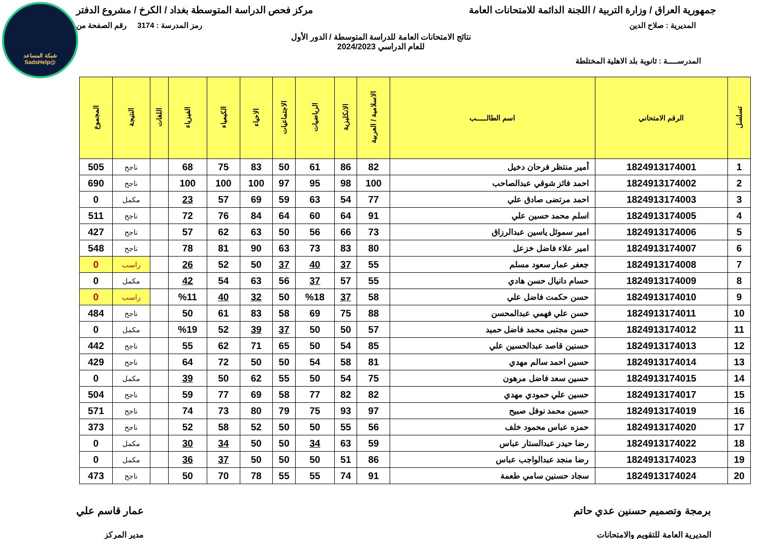شبكة المساعد
@SadsHelp
جمهورية العراق / وزارة التربية / اللجنة الدائمة للامتحانات العامة
مركز فحص الدراسة المتوسطة بغداد / الكرخ / مشروع الدفتر
المديرية : صلاح الدين رمز المدرسة : 3174 رقم الصفحة من
نتائج الامتحانات العامة للدراسة المتوسطة / الدور الأول
للعام الدراسي 2024/2023
المدرســـــة : ثانوية بلد الاهلية المختلطة
| تسلسل | الرقم الامتحاني | اسم الطالـــــب | الاسلامية / العربية | الانكليزية | الرياضيات | الاجتماعيات | الاحياء | الكيمياء | الفيزياء | اللغات | النتيجة | المجموع |
| --- | --- | --- | --- | --- | --- | --- | --- | --- | --- | --- | --- | --- |
| 1 | 1824913174001 | أمير منتظر فرحان دخيل | 82 | 86 | 61 | 50 | 83 | 75 | 68 | | ناجح | 505 |
| 2 | 1824913174002 | احمد فائز شوقي عبدالصاحب | 100 | 98 | 95 | 97 | 100 | 100 | 100 | | ناجح | 690 |
| 3 | 1824913174003 | احمد مرتضى صادق علي | 77 | 54 | 63 | 59 | 69 | 57 | 23 | | مكمل | 0 |
| 4 | 1824913174005 | اسلم محمد حسين علي | 91 | 64 | 60 | 64 | 84 | 76 | 72 | | ناجح | 511 |
| 5 | 1824913174006 | امير سموئل ياسين عبدالرزاق | 73 | 66 | 56 | 50 | 63 | 62 | 57 | | ناجح | 427 |
| 6 | 1824913174007 | امير علاء فاضل خزعل | 80 | 83 | 73 | 63 | 90 | 81 | 78 | | ناجح | 548 |
| 7 | 1824913174008 | جعفر عمار سعود مسلم | 55 | 37 | 40 | 37 | 50 | 52 | 26 | | راسب | 0 |
| 8 | 1824913174009 | حسام دانيال حسن هادي | 55 | 57 | 37 | 56 | 63 | 54 | 42 | | مكمل | 0 |
| 9 | 1824913174010 | حسن حكمت فاضل علي | 58 | 37 | %18 | 50 | 32 | 40 | %11 | | راسب | 0 |
| 10 | 1824913174011 | حسن علي فهمي عبدالمحسن | 88 | 75 | 69 | 58 | 83 | 61 | 50 | | ناجح | 484 |
| 11 | 1824913174012 | حسن مجتبى محمد فاضل حميد | 57 | 50 | 50 | 37 | 39 | 52 | %19 | | مكمل | 0 |
| 12 | 1824913174013 | حسنين قاصد عبدالحسين علي | 85 | 54 | 50 | 65 | 71 | 62 | 55 | | ناجح | 442 |
| 13 | 1824913174014 | حسين احمد سالم مهدي | 81 | 58 | 54 | 50 | 50 | 72 | 64 | | ناجح | 429 |
| 14 | 1824913174015 | حسين سعد فاضل مرهون | 75 | 54 | 50 | 55 | 62 | 50 | 39 | | مكمل | 0 |
| 15 | 1824913174017 | حسين علي حمودي مهدي | 82 | 82 | 77 | 58 | 69 | 77 | 59 | | ناجح | 504 |
| 16 | 1824913174019 | حسين محمد نوفل صبيح | 97 | 93 | 75 | 79 | 80 | 73 | 74 | | ناجح | 571 |
| 17 | 1824913174020 | حمزه عباس محمود خلف | 56 | 55 | 50 | 50 | 52 | 58 | 52 | | ناجح | 373 |
| 18 | 1824913174022 | رضا حيدر عبدالستار عباس | 59 | 63 | 34 | 50 | 50 | 34 | 30 | | مكمل | 0 |
| 19 | 1824913174023 | رضا منجد عبدالواجب عباس | 86 | 51 | 50 | 50 | 50 | 37 | 36 | | مكمل | 0 |
| 20 | 1824913174024 | سجاد حسنين سامي طعمة | 91 | 74 | 55 | 55 | 78 | 70 | 50 | | ناجح | 473 |
برمجة وتصميم حسنين عدي حاتم
المديرية العامة للتقويم والامتحانات
عمار قاسم علي
مدير المركز